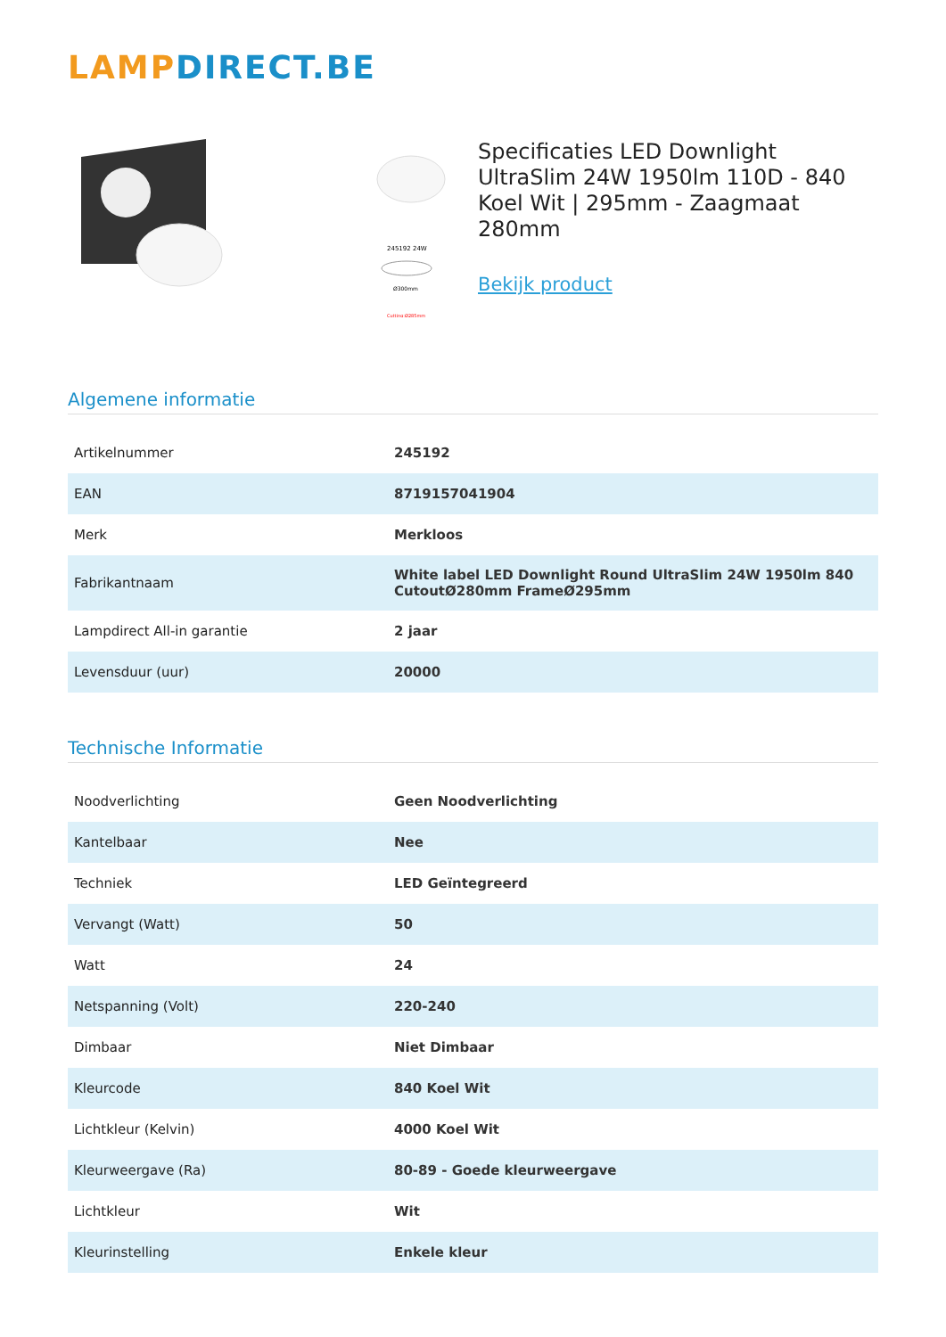LAMP DIRECT.BE
245192 24W
Ø300mm
Cutting:Ø285mm
Specificaties LED Downlight UltraSlim 24W 1950lm 110D - 840 Koel Wit | 295mm - Zaagmaat 280mm
Bekijk product
Algemene informatie
| Artikelnummer | 245192 |
| EAN | 8719157041904 |
| Merk | Merkloos |
| Fabrikantnaam | White label LED Downlight Round UltraSlim 24W 1950lm 840 CutoutØ280mm FrameØ295mm |
| Lampdirect All-in garantie | 2 jaar |
| Levensduur (uur) | 20000 |
Technische Informatie
| Noodverlichting | Geen Noodverlichting |
| Kantelbaar | Nee |
| Techniek | LED Geïntegreerd |
| Vervangt (Watt) | 50 |
| Watt | 24 |
| Netspanning (Volt) | 220-240 |
| Dimbaar | Niet Dimbaar |
| Kleurcode | 840 Koel Wit |
| Lichtkleur (Kelvin) | 4000 Koel Wit |
| Kleurweergave (Ra) | 80-89 - Goede kleurweergave |
| Lichtkleur | Wit |
| Kleurinstelling | Enkele kleur |